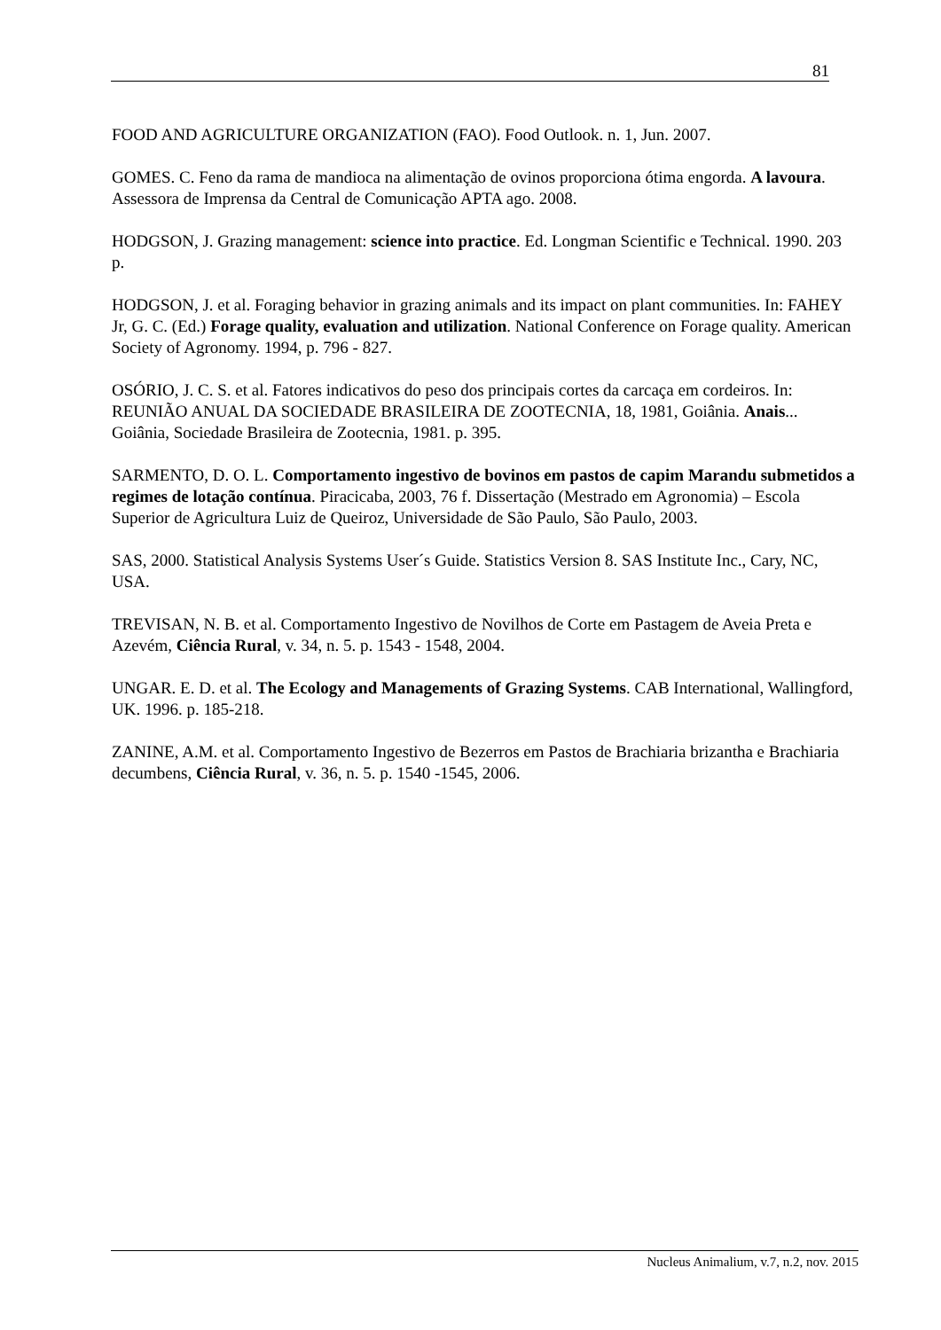81
FOOD AND AGRICULTURE ORGANIZATION (FAO). Food Outlook. n. 1, Jun. 2007.
GOMES. C. Feno da rama de mandioca na alimentação de ovinos proporciona ótima engorda. A lavoura. Assessora de Imprensa da Central de Comunicação APTA ago. 2008.
HODGSON, J. Grazing management: science into practice. Ed. Longman Scientific e Technical. 1990. 203 p.
HODGSON, J. et al. Foraging behavior in grazing animals and its impact on plant communities. In: FAHEY Jr, G. C. (Ed.) Forage quality, evaluation and utilization. National Conference on Forage quality. American Society of Agronomy. 1994, p. 796 - 827.
OSÓRIO, J. C. S. et al. Fatores indicativos do peso dos principais cortes da carcaça em cordeiros. In: REUNIÃO ANUAL DA SOCIEDADE BRASILEIRA DE ZOOTECNIA, 18, 1981, Goiânia. Anais... Goiânia, Sociedade Brasileira de Zootecnia, 1981. p. 395.
SARMENTO, D. O. L. Comportamento ingestivo de bovinos em pastos de capim Marandu submetidos a regimes de lotação contínua. Piracicaba, 2003, 76 f. Dissertação (Mestrado em Agronomia) – Escola Superior de Agricultura Luiz de Queiroz, Universidade de São Paulo, São Paulo, 2003.
SAS, 2000. Statistical Analysis Systems User´s Guide. Statistics Version 8. SAS Institute Inc., Cary, NC, USA.
TREVISAN, N. B. et al. Comportamento Ingestivo de Novilhos de Corte em Pastagem de Aveia Preta e Azevém, Ciência Rural, v. 34, n. 5. p. 1543 - 1548, 2004.
UNGAR. E. D. et al. The Ecology and Managements of Grazing Systems. CAB International, Wallingford, UK. 1996. p. 185-218.
ZANINE, A.M. et al. Comportamento Ingestivo de Bezerros em Pastos de Brachiaria brizantha e Brachiaria decumbens, Ciência Rural, v. 36, n. 5. p. 1540 -1545, 2006.
Nucleus Animalium, v.7, n.2, nov. 2015